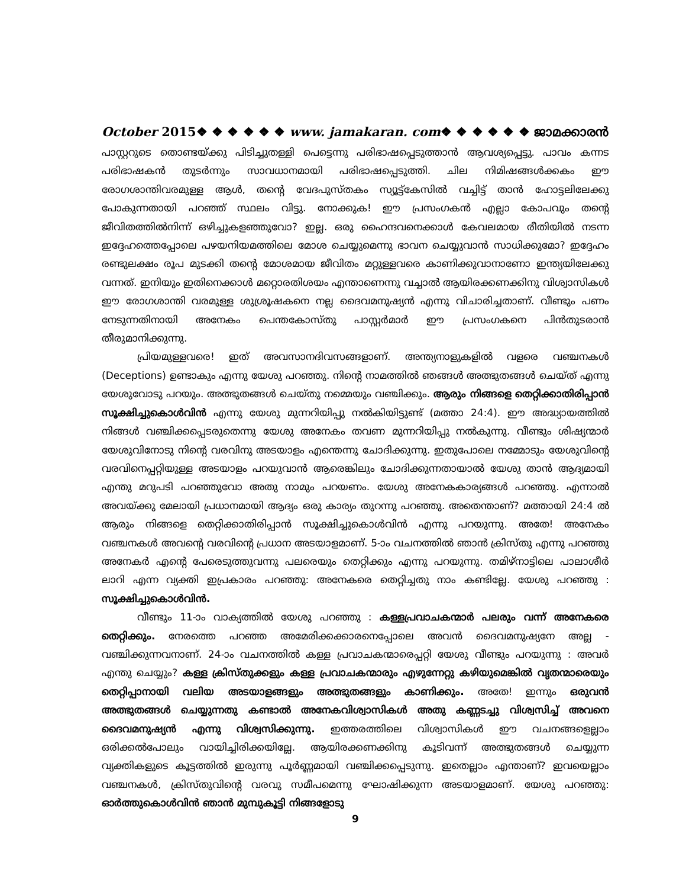October 2015❖ ❖ ❖ ❖ ❖ ❖ www. jamakaran. com❖ ❖ ❖ ❖ ❖ ❖ ജാമക്കാരൻ
പാസ്റ്ററുടെ തൊണ്ടയ്ക്കു പിടിച്ചുതള്ളി പെട്ടെന്നു പരിഭാഷപ്പെടുത്താൻ ആവശ്യപ്പെട്ടു. പാവം കന്നട പരിഭാഷകൻ തുടർന്നും സാവധാനമായി പരിഭാഷപ്പെടുത്തി. ചില നിമിഷങ്ങൾക്കകം ഈ രോഗശാന്തിവരമുള്ള ആൾ, തന്റെ വേദപുസ്തകം സ്യൂട്ട്കേസിൽ വച്ചിട്ട് താൻ ഹോട്ടലിലേക്കു പോകുന്നതായി പറഞ്ഞ് സ്ഥലം വിട്ടു. നോക്കുക! ഈ പ്രസംഗകൻ എല്ലാ കോപവും തന്റെ ജീവിതത്തിൽനിന്ന് ഒഴിച്ചുകളഞ്ഞുവോ? ഇല്ല. ഒരു ഹൈന്ദവനെക്കാൾ കേവലമായ രീതിയിൽ നടന്ന ഇദ്ദേഹത്തെപ്പോലെ പഴയനിയമത്തിലെ മോശ ചെയ്യുമെന്നു ഭാവന ചെയ്യുവാൻ സാധിക്കുമോ? ഇദ്ദേഹം രണ്ടുലക്ഷം രൂപ മുടക്കി തന്റെ മോശമായ ജീവിതം മറ്റുള്ളവരെ കാണിക്കുവാനാണോ ഇന്ത്യയിലേക്കു വന്നത്. ഇനിയും ഇതിനെക്കാൾ മറ്റൊരതിശയം എന്താണെന്നു വച്ചാൽ ആയിരക്കണക്കിനു വിശ്വാസികൾ ഈ രോഗശാന്തി വരമുള്ള ശുശ്രൂഷകനെ നല്ല ദൈവമനുഷ്യൻ എന്നു വിചാരിച്ചതാണ്. വീണ്ടും പണം നേടുന്നതിനായി അനേകം പെന്തകോസ്തു പാസ്റ്റർമാർ ഈ പ്രസംഗകനെ പിൻതുടരാൻ തീരുമാനിക്കുന്നു.
പ്രിയമുള്ളവരെ! ഇത് അവസാനദിവസങ്ങളാണ്. അന്ത്യനാളുകളിൽ വളരെ വഞ്ചനകൾ (Deceptions) ഉണ്ടാകും എന്നു യേശു പറഞ്ഞു. നിന്റെ നാമത്തിൽ ഞങ്ങൾ അത്ഭുതങ്ങൾ ചെയ്ത് എന്നു യേശുവോടു പറയും. അത്ഭുതങ്ങൾ ചെയ്തു നമ്മെയും വഞ്ചിക്കും. ആരും നിങ്ങളെ തെറ്റിക്കാതിരിപ്പാൻ സൂക്ഷിച്ചുകൊൾവിൻ എന്നു യേശു മുന്നറിയിപ്പു നൽകിയിട്ടുണ്ട് (മത്താ 24:4). ഈ അദ്ധ്യായത്തിൽ നിങ്ങൾ വഞ്ചിക്കപ്പെടരുതെന്നു യേശു അനേകം തവണ മുന്നറിയിപ്പു നൽകുന്നു. വീണ്ടും ശിഷ്യന്മാർ യേശുവിനോടു നിന്റെ വരവിനു അടയാളം എന്തെന്നു ചോദിക്കുന്നു. ഇതുപോലെ നമ്മോടും യേശുവിന്റെ വരവിനെപ്പറ്റിയുള്ള അടയാളം പറയുവാൻ ആരെങ്കിലും ചോദിക്കുന്നതായാൽ യേശു താൻ ആദ്യമായി എന്തു മറുപടി പറഞ്ഞുവോ അതു നാമും പറയണം. യേശു അനേകകാര്യങ്ങൾ പറഞ്ഞു. എന്നാൽ അവയ്ക്കു മേലായി പ്രധാനമായി ആദ്യം ഒരു കാര്യം തുറന്നു പറഞ്ഞു. അതെന്താണ്? മത്തായി 24:4 ൽ ആരും നിങ്ങളെ തെറ്റിക്കാതിരിപ്പാൻ സൂക്ഷിച്ചുകൊൾവിൻ എന്നു പറയുന്നു. അതേ! അനേകം വഞ്ചനകൾ അവന്റെ വരവിന്റെ പ്രധാന അടയാളമാണ്. 5-ാം വചനത്തിൽ ഞാൻ ക്രിസ്തു എന്നു പറഞ്ഞു അനേകർ എന്റെ പേരെടുത്തുവന്നു പലരെയും തെറ്റിക്കും എന്നു പറയുന്നു. തമിഴ്നാട്ടിലെ പാലാശീർ ലാറി എന്ന വ്യക്തി ഇപ്രകാരം പറഞ്ഞു: അനേകരെ തെറ്റിച്ചതു നാം കണ്ടില്ലേ. യേശു പറഞ്ഞു : സൂക്ഷിച്ചുകൊൾവിൻ.
വീണ്ടും 11-ാം വാക്യത്തിൽ യേശു പറഞ്ഞു : കള്ളപ്രവാചകന്മാർ പലരും വന്ന് അനേകരെ തെറ്റിക്കും. നേരത്തെ പറഞ്ഞ അമേരിക്കക്കാരനെപ്പോലെ അവൻ ദൈവമനുഷ്യനേ അല്ല - വഞ്ചിക്കുന്നവനാണ്. 24-ാം വചനത്തിൽ കള്ള പ്രവാചകന്മാരെപ്പറ്റി യേശു വീണ്ടും പറയുന്നു : അവർ എന്തു ചെയ്യും? കള്ള ക്രിസ്തുക്കളും കള്ള പ്രവാചകന്മാരും എഴുന്നേറ്റു കഴിയുമെങ്കിൽ വൃതന്മാരെയും തെറ്റിപ്പാനായി വലിയ അടയാളങ്ങളും അത്ഭുതങ്ങളും കാണിക്കും. അതേ! ഇന്നും ഒരുവൻ അത്ഭുതങ്ങൾ ചെയ്യുന്നതു കണ്ടാൽ അനേകവിശ്വാസികൾ അതു കണ്ണടച്ചു വിശ്വസിച്ച് അവനെ ദൈവമനുഷ്യൻ എന്നു വിശ്വസിക്കുന്നു. ഇത്തരത്തിലെ വിശ്വാസികൾ ഈ വചനങ്ങളെല്ലാം ഒരിക്കൽപോലും വായിച്ചിരിക്കയില്ലേ. ആയിരക്കണക്കിനു കൂടിവന്ന് അത്ഭുതങ്ങൾ ചെയ്യുന്ന വ്യക്തികളുടെ കൂട്ടത്തിൽ ഇരുന്നു പൂർണ്ണമായി വഞ്ചിക്കപ്പെടുന്നു. ഇതെല്ലാം എന്താണ്? ഇവയെല്ലാം വഞ്ചനകൾ, ക്രിസ്തുവിന്റെ വരവു സമീപമെന്നു ഘോഷിക്കുന്ന അടയാളമാണ്. യേശു പറഞ്ഞു: ഓർത്തുകൊൾവിൻ ഞാൻ മുമ്പുകൂട്ടി നിങ്ങളോടു
9